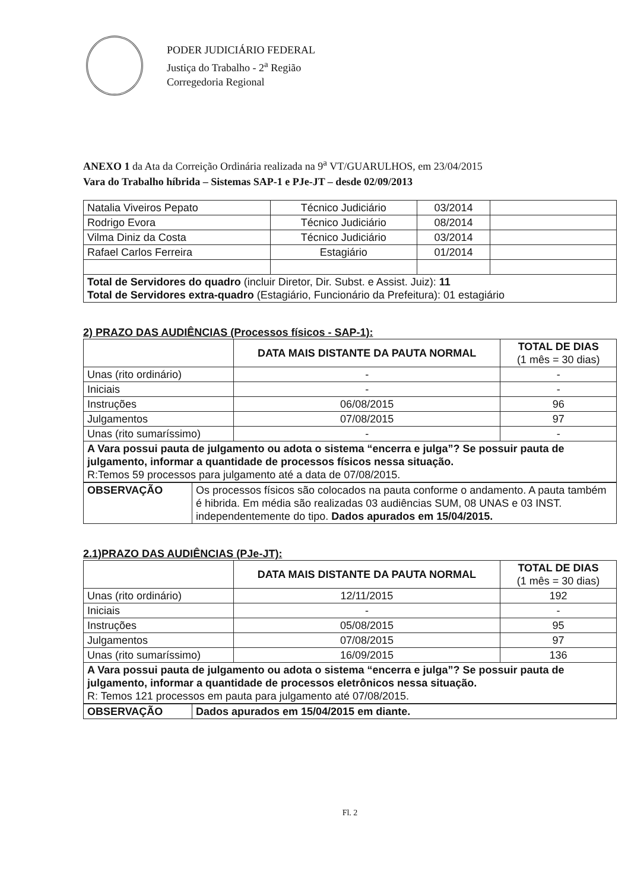PODER JUDICIÁRIO FEDERAL
Justiça do Trabalho - 2<sup>a</sup> Região
Corregedoria Regional
ANEXO 1 da Ata da Correição Ordinária realizada na 9<sup>a</sup> VT/GUARULHOS, em 23/04/2015
Vara do Trabalho híbrida – Sistemas SAP-1 e PJe-JT – desde 02/09/2013
| Natalia Viveiros Pepato | Técnico Judiciário | 03/2014 | |
| Rodrigo Evora | Técnico Judiciário | 08/2014 | |
| Vilma Diniz da Costa | Técnico Judiciário | 03/2014 | |
| Rafael Carlos Ferreira | Estagiário | 01/2014 | |
| Total de Servidores do quadro (incluir Diretor, Dir. Subst. e Assist. Juiz): 11 Total de Servidores extra-quadro (Estagiário, Funcionário da Prefeitura): 01 estagiário | | | |
2) PRAZO DAS AUDIÊNCIAS (Processos físicos - SAP-1):
| | DATA MAIS DISTANTE DA PAUTA NORMAL | TOTAL DE DIAS (1 mês = 30 dias) |
| --- | --- | --- |
| Unas (rito ordinário) | - | - |
| Iniciais | - | - |
| Instruções | 06/08/2015 | 96 |
| Julgamentos | 07/08/2015 | 97 |
| Unas (rito sumaríssimo) | - | - |
| A Vara possui pauta de julgamento ou adota o sistema “encerra e julga”? Se possuir pauta de julgamento, informar a quantidade de processos físicos nessa situação. R:Temos 59 processos para julgamento até a data de 07/08/2015. | | |
| OBSERVAÇÃO | Os processos físicos são colocados na pauta conforme o andamento. A pauta também é hibrida. Em média são realizadas 03 audiências SUM, 08 UNAS e 03 INST. independentemente do tipo. Dados apurados em 15/04/2015. |
2.1)PRAZO DAS AUDIÊNCIAS (PJe-JT):
| | DATA MAIS DISTANTE DA PAUTA NORMAL | TOTAL DE DIAS (1 mês = 30 dias) |
| --- | --- | --- |
| Unas (rito ordinário) | 12/11/2015 | 192 |
| Iniciais | - | - |
| Instruções | 05/08/2015 | 95 |
| Julgamentos | 07/08/2015 | 97 |
| Unas (rito sumaríssimo) | 16/09/2015 | 136 |
| A Vara possui pauta de julgamento ou adota o sistema “encerra e julga”? Se possuir pauta de julgamento, informar a quantidade de processos eletrônicos nessa situação. R: Temos 121 processos em pauta para julgamento até 07/08/2015. | | |
| OBSERVAÇÃO | Dados apurados em 15/04/2015 em diante. |
Fl. 2